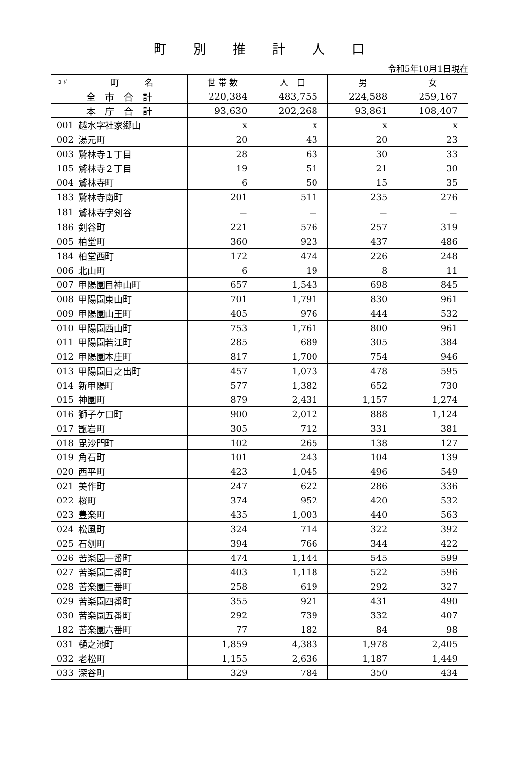町別推計人口
令和5年10月1日現在
| ｺｰﾄﾞ | 町 名 | 世 帯 数 | 人 口 | 男 | 女 |
| --- | --- | --- | --- | --- | --- |
| 全 市 合 計 | | 220,384 | 483,755 | 224,588 | 259,167 |
| 本 庁 合 計 | | 93,630 | 202,268 | 93,861 | 108,407 |
| 001 | 越水字社家郷山 | x | x | x | x |
| 002 | 湯元町 | 20 | 43 | 20 | 23 |
| 003 | 鷲林寺１丁目 | 28 | 63 | 30 | 33 |
| 185 | 鷲林寺２丁目 | 19 | 51 | 21 | 30 |
| 004 | 鷲林寺町 | 6 | 50 | 15 | 35 |
| 183 | 鷲林寺南町 | 201 | 511 | 235 | 276 |
| 181 | 鷲林寺字剣谷 | － | － | － | － |
| 186 | 剣谷町 | 221 | 576 | 257 | 319 |
| 005 | 柏堂町 | 360 | 923 | 437 | 486 |
| 184 | 柏堂西町 | 172 | 474 | 226 | 248 |
| 006 | 北山町 | 6 | 19 | 8 | 11 |
| 007 | 甲陽園目神山町 | 657 | 1,543 | 698 | 845 |
| 008 | 甲陽園東山町 | 701 | 1,791 | 830 | 961 |
| 009 | 甲陽園山王町 | 405 | 976 | 444 | 532 |
| 010 | 甲陽園西山町 | 753 | 1,761 | 800 | 961 |
| 011 | 甲陽園若江町 | 285 | 689 | 305 | 384 |
| 012 | 甲陽園本庄町 | 817 | 1,700 | 754 | 946 |
| 013 | 甲陽園日之出町 | 457 | 1,073 | 478 | 595 |
| 014 | 新甲陽町 | 577 | 1,382 | 652 | 730 |
| 015 | 神園町 | 879 | 2,431 | 1,157 | 1,274 |
| 016 | 獅子ケ口町 | 900 | 2,012 | 888 | 1,124 |
| 017 | 甑岩町 | 305 | 712 | 331 | 381 |
| 018 | 毘沙門町 | 102 | 265 | 138 | 127 |
| 019 | 角石町 | 101 | 243 | 104 | 139 |
| 020 | 西平町 | 423 | 1,045 | 496 | 549 |
| 021 | 美作町 | 247 | 622 | 286 | 336 |
| 022 | 桜町 | 374 | 952 | 420 | 532 |
| 023 | 豊楽町 | 435 | 1,003 | 440 | 563 |
| 024 | 松風町 | 324 | 714 | 322 | 392 |
| 025 | 石刎町 | 394 | 766 | 344 | 422 |
| 026 | 苦楽園一番町 | 474 | 1,144 | 545 | 599 |
| 027 | 苦楽園二番町 | 403 | 1,118 | 522 | 596 |
| 028 | 苦楽園三番町 | 258 | 619 | 292 | 327 |
| 029 | 苦楽園四番町 | 355 | 921 | 431 | 490 |
| 030 | 苦楽園五番町 | 292 | 739 | 332 | 407 |
| 182 | 苦楽園六番町 | 77 | 182 | 84 | 98 |
| 031 | 樋之池町 | 1,859 | 4,383 | 1,978 | 2,405 |
| 032 | 老松町 | 1,155 | 2,636 | 1,187 | 1,449 |
| 033 | 深谷町 | 329 | 784 | 350 | 434 |